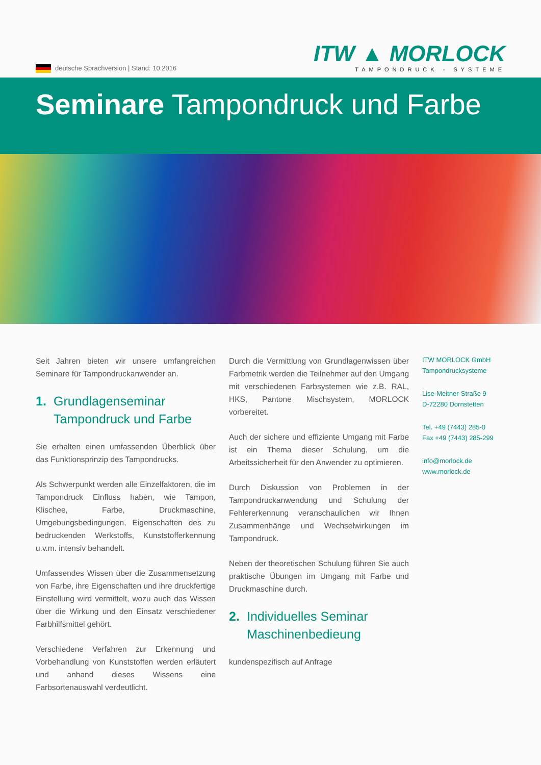deutsche Sprachversion | Stand: 10.2016
ITW ▲ MORLOCK
TAMPONDRUCK - SYSTEME
Seminare Tampondruck und Farbe
Seit Jahren bieten wir unsere umfangreichen Seminare für Tampondruckanwender an.
1. Grundlagenseminar
Tampondruck und Farbe
Sie erhalten einen umfassenden Überblick über das Funktionsprinzip des Tampondrucks.
Als Schwerpunkt werden alle Einzelfaktoren, die im Tampondruck Einfluss haben, wie Tampon, Klischee, Farbe, Druckmaschine, Umgebungsbedingungen, Eigenschaften des zu bedruckenden Werkstoffs, Kunststofferkennung u.v.m. intensiv behandelt.
Umfassendes Wissen über die Zusammensetzung von Farbe, ihre Eigenschaften und ihre druckfertige Einstellung wird vermittelt, wozu auch das Wissen über die Wirkung und den Einsatz verschiedener Farbhilfsmittel gehört.
Verschiedene Verfahren zur Erkennung und Vorbehandlung von Kunststoffen werden erläutert und anhand dieses Wissens eine Farbsortenauswahl verdeutlicht.
Durch die Vermittlung von Grundlagenwissen über Farbmetrik werden die Teilnehmer auf den Umgang mit verschiedenen Farbsystemen wie z.B. RAL, HKS, Pantone Mischsystem, MORLOCK vorbereitet.
Auch der sichere und effiziente Umgang mit Farbe ist ein Thema dieser Schulung, um die Arbeitssicherheit für den Anwender zu optimieren.
Durch Diskussion von Problemen in der Tampondruckanwendung und Schulung der Fehlererkennung veranschaulichen wir Ihnen Zusammenhänge und Wechselwirkungen im Tampondruck.
Neben der theoretischen Schulung führen Sie auch praktische Übungen im Umgang mit Farbe und Druckmaschine durch.
2. Individuelles Seminar
Maschinenbedieung
kundenspezifisch auf Anfrage
ITW MORLOCK GmbH
Tampondrucksysteme
Lise-Meitner-Straße 9
D-72280 Dornstetten
Tel. +49 (7443) 285-0
Fax +49 (7443) 285-299
info@morlock.de
www.morlock.de